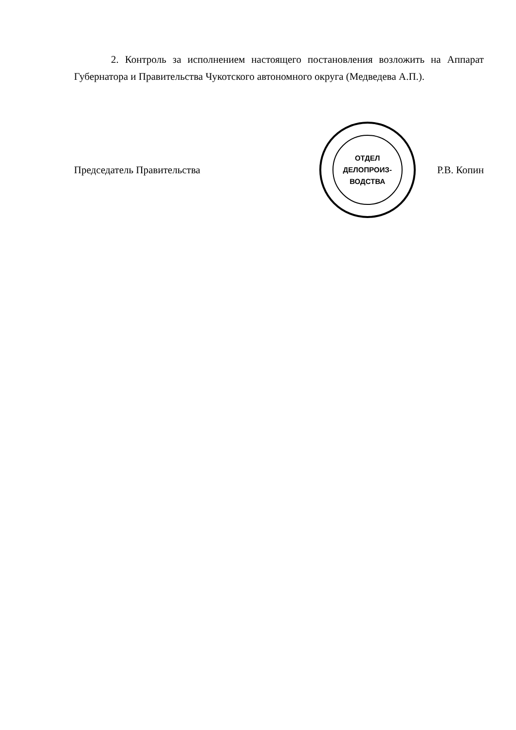2. Контроль за исполнением настоящего постановления возложить на Аппарат Губернатора и Правительства Чукотского автономного округа (Медведева А.П.).
Председатель Правительства
ОТДЕЛ
ДЕЛОПРОИЗ-
ВОДСТВА
Р.В. Копин